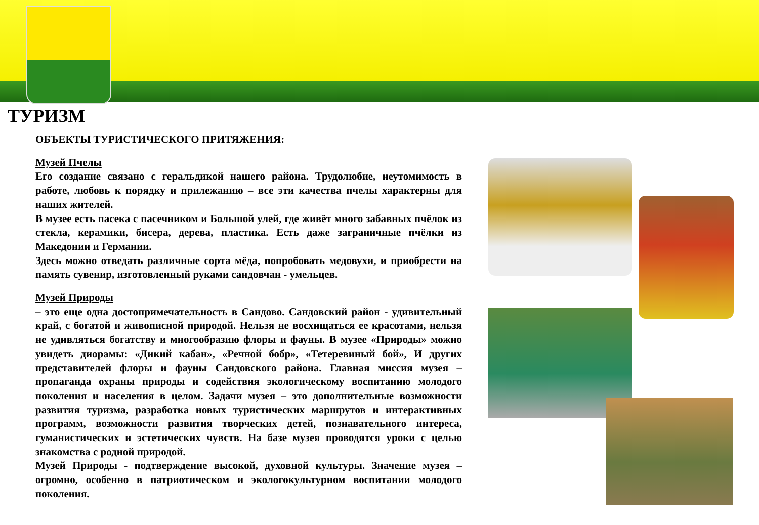ТУРИЗМ
ОБЪЕКТЫ ТУРИСТИЧЕСКОГО ПРИТЯЖЕНИЯ:
Музей Пчелы
Его создание связано с геральдикой нашего района. Трудолюбие, неутомимость в работе, любовь к порядку и прилежанию – все эти качества пчелы характерны для наших жителей.
В музее есть пасека с пасечником и Большой улей, где живёт много забавных пчёлок из стекла, керамики, бисера, дерева, пластика. Есть даже заграничные пчёлки из Македонии и Германии.
Здесь можно отведать различные сорта мёда, попробовать медовухи, и приобрести на память сувенир, изготовленный руками сандовчан - умельцев.
Музей Природы
– это еще одна достопримечательность в Сандово. Сандовский район - удивительный край, с богатой и живописной природой. Нельзя не восхищаться ее красотами, нельзя не удивляться богатству и многообразию флоры и фауны. В музее «Природы» можно увидеть диорамы: «Дикий кабан», «Речной бобр», «Тетеревиный бой», И других представителей флоры и фауны Сандовского района. Главная миссия музея – пропаганда охраны природы и содействия экологическому воспитанию молодого поколения и населения в целом. Задачи музея – это дополнительные возможности развития туризма, разработка новых туристических маршрутов и интерактивных программ, возможности развития творческих детей, познавательного интереса, гуманистических и эстетических чувств. На базе музея проводятся уроки с целью знакомства с родной природой.
Музей Природы - подтверждение высокой, духовной культуры. Значение музея – огромно, особенно в патриотическом и экологокультурном воспитании молодого поколения.